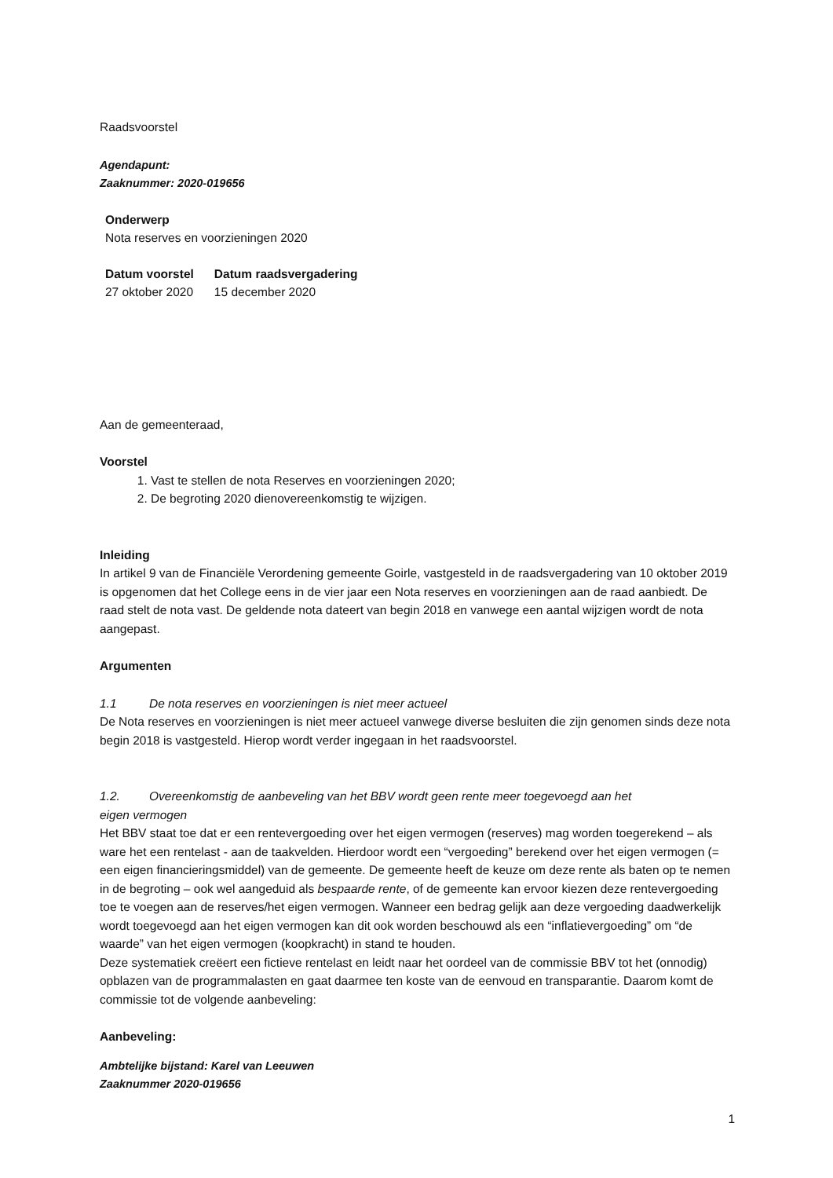Raadsvoorstel
Agendapunt:
Zaaknummer: 2020-019656
Onderwerp
Nota reserves en voorzieningen 2020
| Datum voorstel | Datum raadsvergadering |
| 27 oktober 2020 | 15 december 2020 |
Aan de gemeenteraad,
Voorstel
1. Vast te stellen de nota Reserves en voorzieningen 2020;
2. De begroting 2020 dienovereenkomstig te wijzigen.
Inleiding
In artikel 9 van de Financiële Verordening gemeente Goirle, vastgesteld in de raadsvergadering van 10 oktober 2019 is opgenomen dat het College eens in de vier jaar een Nota reserves en voorzieningen aan de raad aanbiedt. De raad stelt de nota vast. De geldende nota dateert van begin 2018 en vanwege een aantal wijzigen wordt de nota aangepast.
Argumenten
1.1 De nota reserves en voorzieningen is niet meer actueel
De Nota reserves en voorzieningen is niet meer actueel vanwege diverse besluiten die zijn genomen sinds deze nota begin 2018 is vastgesteld. Hierop wordt verder ingegaan in het raadsvoorstel.
1.2. Overeenkomstig de aanbeveling van het BBV wordt geen rente meer toegevoegd aan het
eigen vermogen
Het BBV staat toe dat er een rentevergoeding over het eigen vermogen (reserves) mag worden toegerekend – als ware het een rentelast - aan de taakvelden. Hierdoor wordt een “vergoeding” berekend over het eigen vermogen (= een eigen financieringsmiddel) van de gemeente. De gemeente heeft de keuze om deze rente als baten op te nemen in de begroting – ook wel aangeduid als bespaarde rente, of de gemeente kan ervoor kiezen deze rentevergoeding toe te voegen aan de reserves/het eigen vermogen. Wanneer een bedrag gelijk aan deze vergoeding daadwerkelijk wordt toegevoegd aan het eigen vermogen kan dit ook worden beschouwd als een “inflatievergoeding” om “de waarde” van het eigen vermogen (koopkracht) in stand te houden.
Deze systematiek creëert een fictieve rentelast en leidt naar het oordeel van de commissie BBV tot het (onnodig) opblazen van de programmalasten en gaat daarmee ten koste van de eenvoud en transparantie. Daarom komt de commissie tot de volgende aanbeveling:
Aanbeveling:
Ambtelijke bijstand: Karel van Leeuwen
Zaaknummer 2020-019656
1